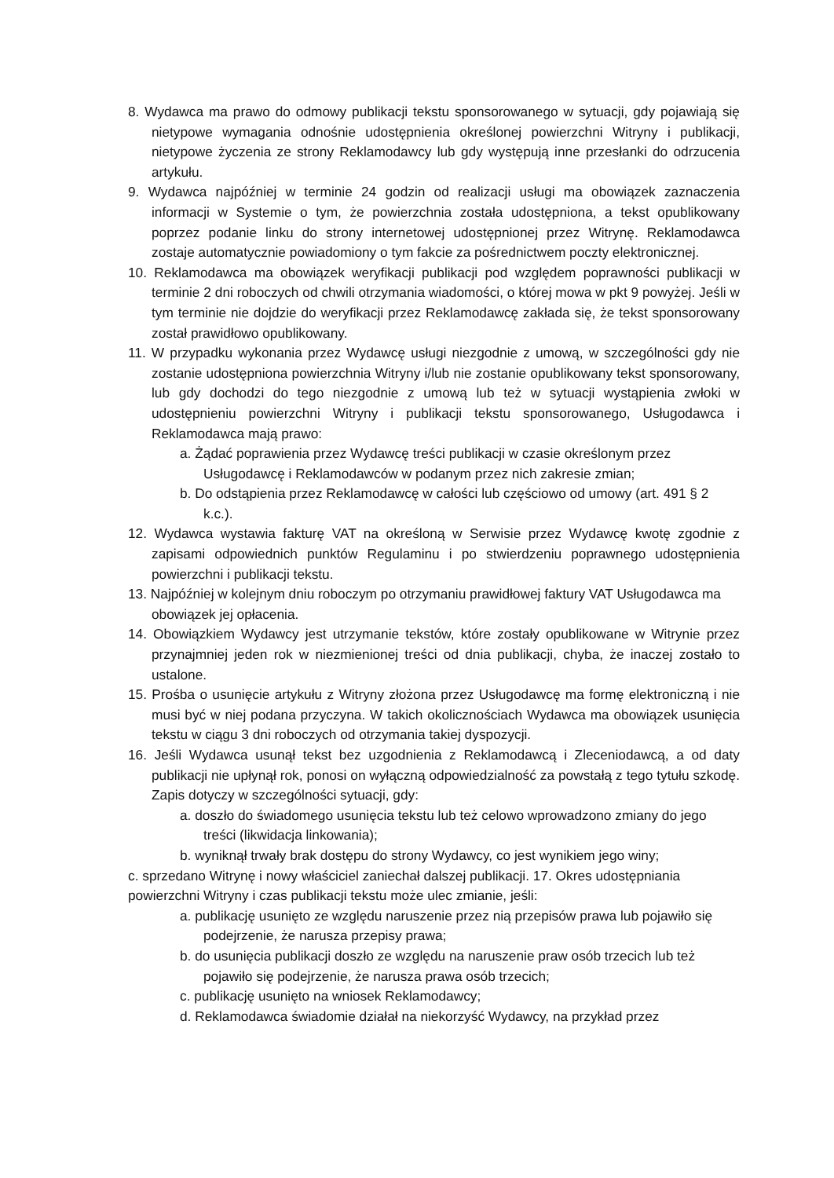8. Wydawca ma prawo do odmowy publikacji tekstu sponsorowanego w sytuacji, gdy pojawiają się nietypowe wymagania odnośnie udostępnienia określonej powierzchni Witryny i publikacji, nietypowe życzenia ze strony Reklamodawcy lub gdy występują inne przesłanki do odrzucenia artykułu.
9. Wydawca najpóźniej w terminie 24 godzin od realizacji usługi ma obowiązek zaznaczenia informacji w Systemie o tym, że powierzchnia została udostępniona, a tekst opublikowany poprzez podanie linku do strony internetowej udostępnionej przez Witrynę. Reklamodawca zostaje automatycznie powiadomiony o tym fakcie za pośrednictwem poczty elektronicznej.
10. Reklamodawca ma obowiązek weryfikacji publikacji pod względem poprawności publikacji w terminie 2 dni roboczych od chwili otrzymania wiadomości, o której mowa w pkt 9 powyżej. Jeśli w tym terminie nie dojdzie do weryfikacji przez Reklamodawcę zakłada się, że tekst sponsorowany został prawidłowo opublikowany.
11. W przypadku wykonania przez Wydawcę usługi niezgodnie z umową, w szczególności gdy nie zostanie udostępniona powierzchnia Witryny i/lub nie zostanie opublikowany tekst sponsorowany, lub gdy dochodzi do tego niezgodnie z umową lub też w sytuacji wystąpienia zwłoki w udostępnieniu powierzchni Witryny i publikacji tekstu sponsorowanego, Usługodawca i Reklamodawca mają prawo:
a. Żądać poprawienia przez Wydawcę treści publikacji w czasie określonym przez Usługodawcę i Reklamodawców w podanym przez nich zakresie zmian;
b. Do odstąpienia przez Reklamodawcę w całości lub częściowo od umowy (art. 491 § 2 k.c.).
12. Wydawca wystawia fakturę VAT na określoną w Serwisie przez Wydawcę kwotę zgodnie z zapisami odpowiednich punktów Regulaminu i po stwierdzeniu poprawnego udostępnienia powierzchni i publikacji tekstu.
13. Najpóźniej w kolejnym dniu roboczym po otrzymaniu prawidłowej faktury VAT Usługodawca ma obowiązek jej opłacenia.
14. Obowiązkiem Wydawcy jest utrzymanie tekstów, które zostały opublikowane w Witrynie przez przynajmniej jeden rok w niezmienionej treści od dnia publikacji, chyba, że inaczej zostało to ustalone.
15. Prośba o usunięcie artykułu z Witryny złożona przez Usługodawcę ma formę elektroniczną i nie musi być w niej podana przyczyna. W takich okolicznościach Wydawca ma obowiązek usunięcia tekstu w ciągu 3 dni roboczych od otrzymania takiej dyspozycji.
16. Jeśli Wydawca usunął tekst bez uzgodnienia z Reklamodawcą i Zleceniodawcą, a od daty publikacji nie upłynął rok, ponosi on wyłączną odpowiedzialność za powstałą z tego tytułu szkodę. Zapis dotyczy w szczególności sytuacji, gdy:
a. doszło do świadomego usunięcia tekstu lub też celowo wprowadzono zmiany do jego treści (likwidacja linkowania);
b. wyniknął trwały brak dostępu do strony Wydawcy, co jest wynikiem jego winy;
c. sprzedano Witrynę i nowy właściciel zaniechał dalszej publikacji. 17. Okres udostępniania powierzchni Witryny i czas publikacji tekstu może ulec zmianie, jeśli:
a. publikację usunięto ze względu naruszenie przez nią przepisów prawa lub pojawiło się podejrzenie, że narusza przepisy prawa;
b. do usunięcia publikacji doszło ze względu na naruszenie praw osób trzecich lub też pojawiło się podejrzenie, że narusza prawa osób trzecich;
c. publikację usunięto na wniosek Reklamodawcy;
d. Reklamodawca świadomie działał na niekorzyść Wydawcy, na przykład przez